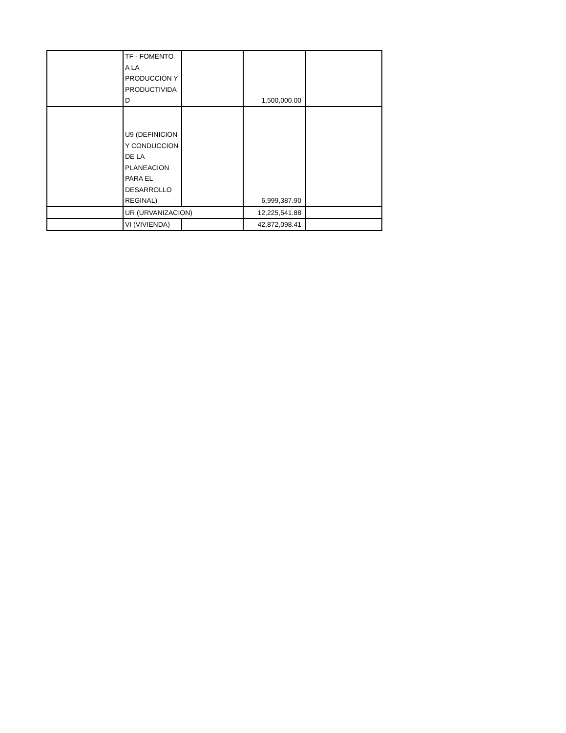| | TF - FOMENTO A LA PRODUCCIÓN Y PRODUCTIVIDA D | | 1,500,000.00 | |
| | U9 (DEFINICION Y CONDUCCION DE LA PLANEACION PARA EL DESARROLLO REGINAL) | | 6,999,387.90 | |
| | UR (URVANIZACION) | | 12,225,541.88 | |
| | VI (VIVIENDA) | | 42,872,098.41 | |